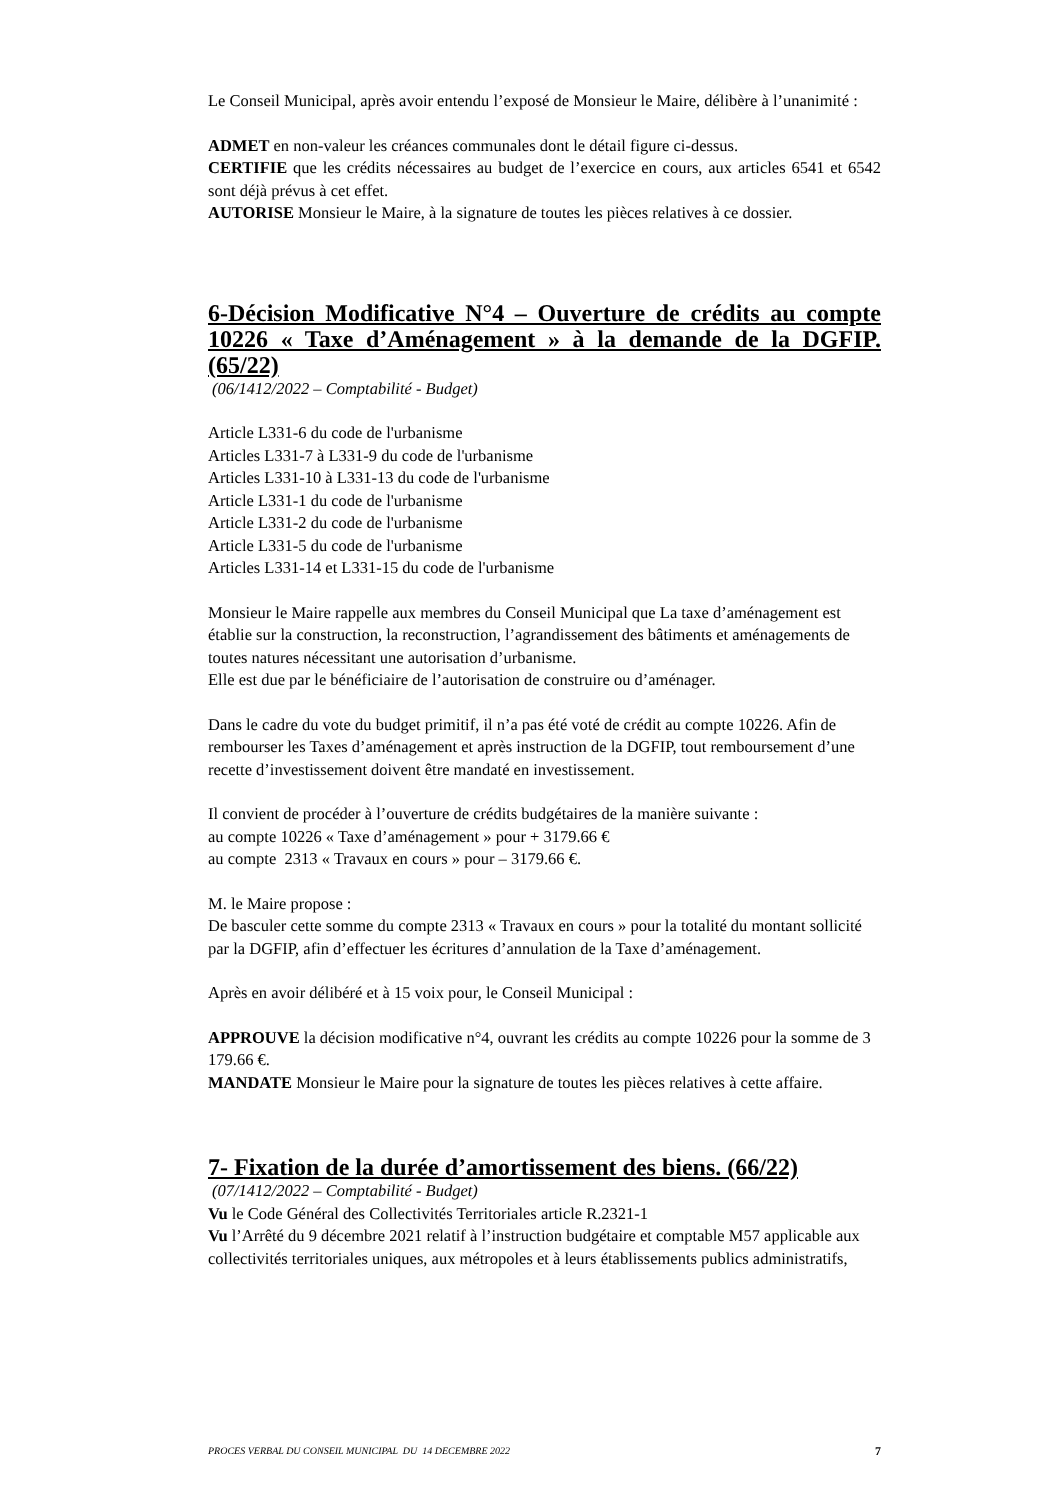Le Conseil Municipal, après avoir entendu l’exposé de Monsieur le Maire, délibère à l’unanimité :
ADMET en non-valeur les créances communales dont le détail figure ci-dessus.
CERTIFIE que les crédits nécessaires au budget de l’exercice en cours, aux articles 6541 et 6542 sont déjà prévus à cet effet.
AUTORISE Monsieur le Maire, à la signature de toutes les pièces relatives à ce dossier.
6-Décision Modificative N°4 – Ouverture de crédits au compte 10226 « Taxe d’Aménagement » à la demande de la DGFIP. (65/22)
(06/1412/2022 – Comptabilité - Budget)
Article L331-6 du code de l'urbanisme
Articles L331-7 à L331-9 du code de l'urbanisme
Articles L331-10 à L331-13 du code de l'urbanisme
Article L331-1 du code de l'urbanisme
Article L331-2 du code de l'urbanisme
Article L331-5 du code de l'urbanisme
Articles L331-14 et L331-15 du code de l'urbanisme
Monsieur le Maire rappelle aux membres du Conseil Municipal que La taxe d’aménagement est établie sur la construction, la reconstruction, l’agrandissement des bâtiments et aménagements de toutes natures nécessitant une autorisation d’urbanisme.
Elle est due par le bénéficiaire de l’autorisation de construire ou d’aménager.
Dans le cadre du vote du budget primitif, il n’a pas été voté de crédit au compte 10226. Afin de rembourser les Taxes d’aménagement et après instruction de la DGFIP, tout remboursement d’une recette d’investissement doivent être mandaté en investissement.
Il convient de procéder à l’ouverture de crédits budgétaires de la manière suivante :
au compte 10226 « Taxe d’aménagement » pour + 3179.66 €
au compte 2313 « Travaux en cours » pour – 3179.66 €.
M. le Maire propose :
De basculer cette somme du compte 2313 « Travaux en cours » pour la totalité du montant sollicité par la DGFIP, afin d’effectuer les écritures d’annulation de la Taxe d’aménagement.
Après en avoir délibéré et à 15 voix pour, le Conseil Municipal :
APPROUVE la décision modificative n°4, ouvrant les crédits au compte 10226 pour la somme de 3 179.66 €.
MANDATE Monsieur le Maire pour la signature de toutes les pièces relatives à cette affaire.
7- Fixation de la durée d’amortissement des biens. (66/22)
(07/1412/2022 – Comptabilité - Budget)
Vu le Code Général des Collectivités Territoriales article R.2321-1
Vu l’Arrêté du 9 décembre 2021 relatif à l’instruction budgétaire et comptable M57 applicable aux collectivités territoriales uniques, aux métropoles et à leurs établissements publics administratifs,
PROCES VERBAL DU CONSEIL MUNICIPAL DU 14 DECEMBRE 2022 7